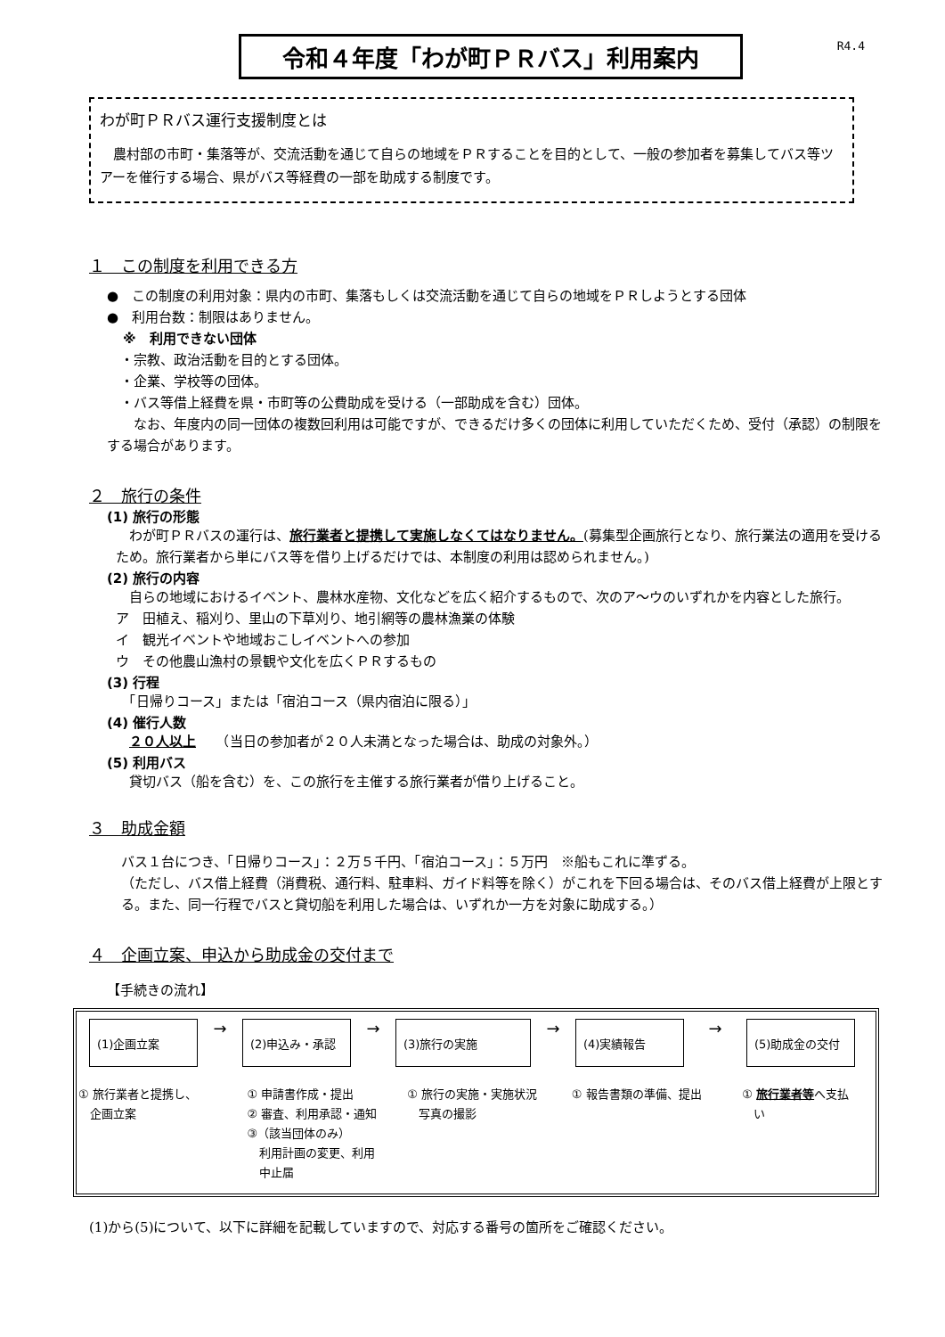R4.4
令和４年度「わが町ＰＲバス」利用案内
わが町ＰＲバス運行支援制度とは
農村部の市町・集落等が、交流活動を通じて自らの地域をＰＲすることを目的として、一般の参加者を募集してバス等ツアーを催行する場合、県がバス等経費の一部を助成する制度です。
１　この制度を利用できる方
●　この制度の利用対象：県内の市町、集落もしくは交流活動を通じて自らの地域をＰＲしようとする団体
●　利用台数：制限はありません。
※　利用できない団体
　・宗教、政治活動を目的とする団体。
　・企業、学校等の団体。
　・バス等借上経費を県・市町等の公費助成を受ける（一部助成を含む）団体。
　　なお、年度内の同一団体の複数回利用は可能ですが、できるだけ多くの団体に利用していただくため、受付（承認）の制限をする場合があります。
２　旅行の条件
(1) 旅行の形態
　わが町ＰＲバスの運行は、旅行業者と提携して実施しなくてはなりません。(募集型企画旅行となり、旅行業法の適用を受けるため。旅行業者から単にバス等を借り上げるだけでは、本制度の利用は認められません。)
(2) 旅行の内容
　自らの地域におけるイベント、農林水産物、文化などを広く紹介するもので、次のア～ウのいずれかを内容とした旅行。
ア　田植え、稲刈り、里山の下草刈り、地引網等の農林漁業の体験
イ　観光イベントや地域おこしイベントへの参加
ウ　その他農山漁村の景観や文化を広くＰＲするもの
(3) 行程
　「日帰りコース」または「宿泊コース（県内宿泊に限る）」
(4) 催行人数
　２０人以上　　（当日の参加者が２０人未満となった場合は、助成の対象外。）
(5) 利用バス
　貸切バス（船を含む）を、この旅行を主催する旅行業者が借り上げること。
３　助成金額
バス１台につき、「日帰りコース」：２万５千円、「宿泊コース」：５万円　※船もこれに準ずる。
（ただし、バス借上経費（消費税、通行料、駐車料、ガイド料等を除く）がこれを下回る場合は、そのバス借上経費が上限とする。また、同一行程でバスと貸切船を利用した場合は、いずれか一方を対象に助成する。）
４　企画立案、申込から助成金の交付まで
【手続きの流れ】
(1)企画立案
→
(2)申込み・承認
→
(3)旅行の実施
→
(4)実績報告
→
(5)助成金の交付
① 旅行業者と提携し、
　企画立案
① 申請書作成・提出
② 審査、利用承認・通知
③（該当団体のみ）
　利用計画の変更、利用
　中止届
① 旅行の実施・実施状況
　写真の撮影
① 報告書類の準備、提出 ① 旅行業者等へ支払
　い
(1)から(5)について、以下に詳細を記載していますので、対応する番号の箇所をご確認ください。